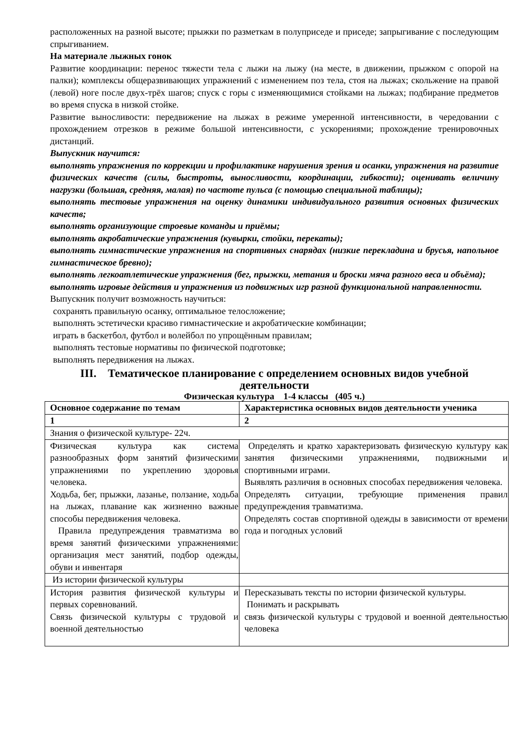расположенных на разной высоте; прыжки по разметкам в полуприседе и приседе; запрыгивание с последующим спрыгиванием.
На материале лыжных гонок
Развитие координации: перенос тяжести тела с лыжи на лыжу (на месте, в движении, прыжком с опорой на палки); комплексы общеразвивающих упражнений с изменением поз тела, стоя на лыжах; скольжение на правой (левой) ноге после двух-трёх шагов; спуск с горы с изменяющимися стойками на лыжах; подбирание предметов во время спуска в низкой стойке.
Развитие выносливости: передвижение на лыжах в режиме умеренной интенсивности, в чередовании с прохождением отрезков в режиме большой интенсивности, с ускорениями; прохождение тренировочных дистанций.
Выпускник научится:
выполнять упражнения по коррекции и профилактике нарушения зрения и осанки, упражнения на развитие физических качеств (силы, быстроты, выносливости, координации, гибкости); оценивать величину нагрузки (большая, средняя, малая) по частоте пульса (с помощью специальной таблицы);
выполнять тестовые упражнения на оценку динамики индивидуального развития основных физических качеств;
выполнять организующие строевые команды и приёмы;
выполнять акробатические упражнения (кувырки, стойки, перекаты);
выполнять гимнастические упражнения на спортивных снарядах (низкие перекладина и брусья, напольное гимнастическое бревно);
выполнять легкоатлетические упражнения (бег, прыжки, метания и броски мяча разного веса и объёма);
выполнять игровые действия и упражнения из подвижных игр разной функциональной направленности.
Выпускник получит возможность научиться:
сохранять правильную осанку, оптимальное телосложение;
выполнять эстетически красиво гимнастические и акробатические комбинации;
играть в баскетбол, футбол и волейбол по упрощённым правилам;
выполнять тестовые нормативы по физической подготовке;
выполнять передвижения на лыжах.
III. Тематическое планирование с определением основных видов учебной деятельности
Физическая культура 1-4 классы (405 ч.)
| Основное содержание по темам | Характеристика основных видов деятельности ученика |
| 1 | 2 |
| Знания о физической культуре- 22ч. | |
| Физическая культура как система разнообразных форм занятий физическими упражнениями по укреплению здоровья человека. Ходьба, бег, прыжки, лазанье, ползание, ходьба на лыжах, плавание как жизненно важные способы передвижения человека. Правила предупреждения травматизма во время занятий физическими упражнениями: организация мест занятий, подбор одежды, обуви и инвентаря | Определять и кратко характеризовать физическую культуру как занятия физическими упражнениями, подвижными и спортивными играми. Выявлять различия в основных способах передвижения человека. Определять ситуации, требующие применения правил предупреждения травматизма. Определять состав спортивной одежды в зависимости от времени года и погодных условий |
| Из истории физической культуры | |
| История развития физической культуры и первых соревнований. Связь физической культуры с трудовой и военной деятельностью | Пересказывать тексты по истории физической культуры. Понимать и раскрывать связь физической культуры с трудовой и военной деятельностью человека |